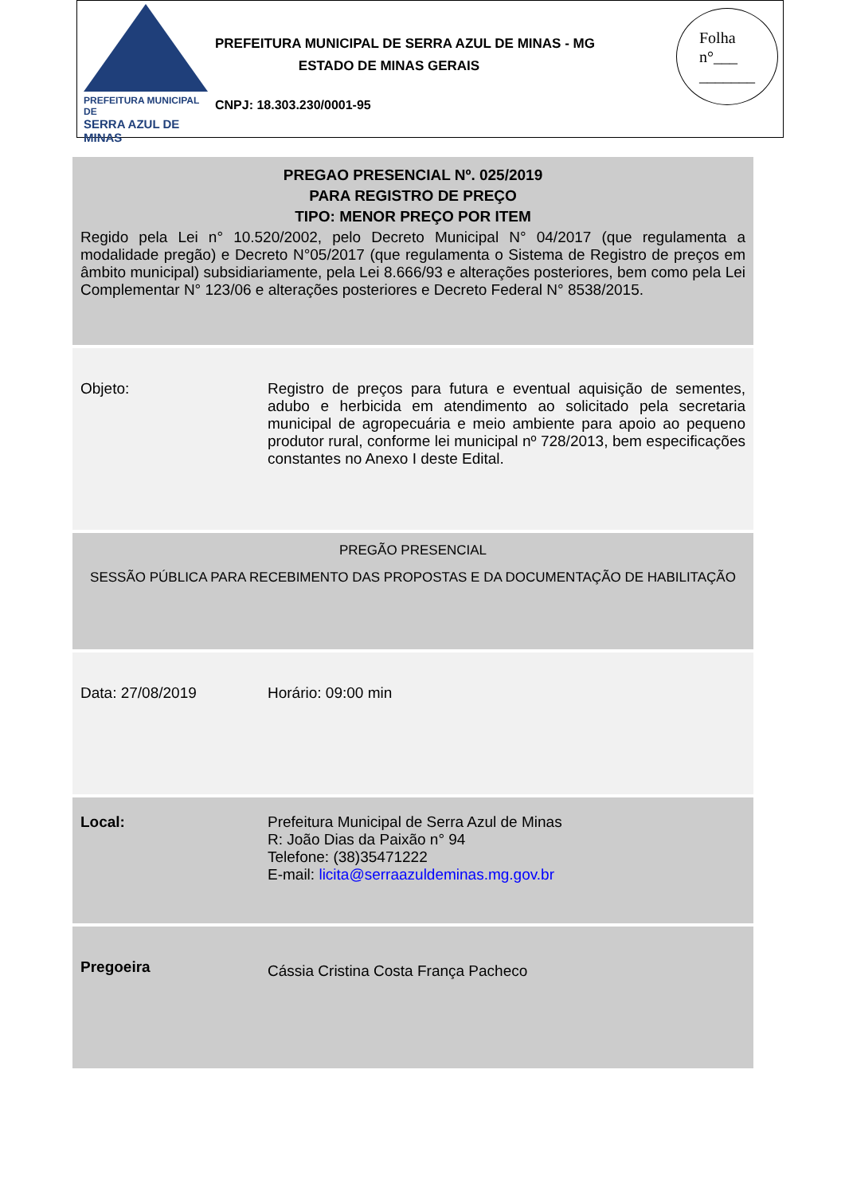PREFEITURA MUNICIPAL DE
SERRA AZUL DE MINAS
PREFEITURA MUNICIPAL DE SERRA AZUL DE MINAS - MG
ESTADO DE MINAS GERAIS
CNPJ: 18.303.230/0001-95
Folha
n°___
_______
| PREGAO PRESENCIAL Nº. 025/2019 PARA REGISTRO DE PREÇO TIPO: MENOR PREÇO POR ITEM Regido pela Lei n° 10.520/2002, pelo Decreto Municipal N° 04/2017 (que regulamenta a modalidade pregão) e Decreto N°05/2017 (que regulamenta o Sistema de Registro de preços em âmbito municipal) subsidiariamente, pela Lei 8.666/93 e alterações posteriores, bem como pela Lei Complementar N° 123/06 e alterações posteriores e Decreto Federal N° 8538/2015. | |
| Objeto: | Registro de preços para futura e eventual aquisição de sementes, adubo e herbicida em atendimento ao solicitado pela secretaria municipal de agropecuária e meio ambiente para apoio ao pequeno produtor rural, conforme lei municipal nº 728/2013, bem especificações constantes no Anexo I deste Edital. |
| PREGÃO PRESENCIAL SESSÃO PÚBLICA PARA RECEBIMENTO DAS PROPOSTAS E DA DOCUMENTAÇÃO DE HABILITAÇÃO | |
| Data: 27/08/2019 | Horário: 09:00 min |
| Local: | Prefeitura Municipal de Serra Azul de Minas R: João Dias da Paixão n° 94 Telefone: (38)35471222 E-mail: licita@serraazuldeminas.mg.gov.br |
| Pregoeira | Cássia Cristina Costa França Pacheco |